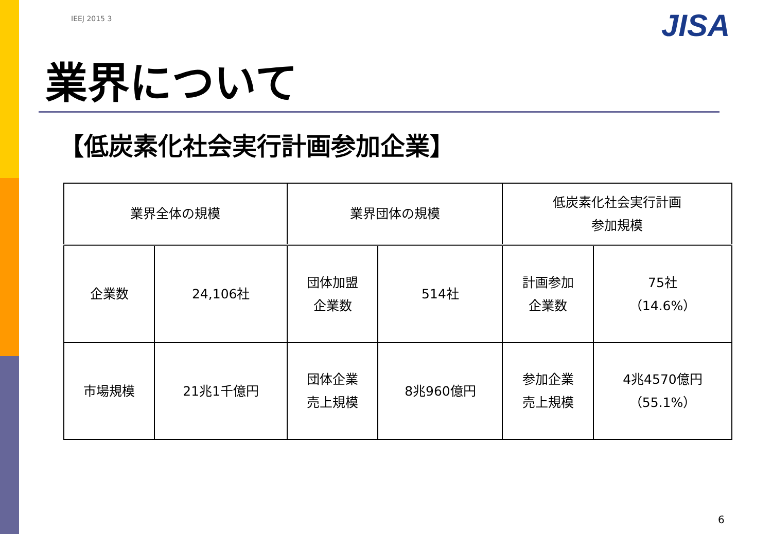IEEJ 2015 3 JISA
業界について
【低炭素化社会実行計画参加企業】
| 業界全体の規模 | | 業界団体の規模 | | 低炭素化社会実行計画 参加規模 | |
| 企業数 | 24,106社 | 団体加盟 企業数 | 514社 | 計画参加 企業数 | 75社 （14.6%） |
| 市場規模 | 21兆1千億円 | 団体企業 売上規模 | 8兆960億円 | 参加企業 売上規模 | 4兆4570億円 （55.1%） |
6